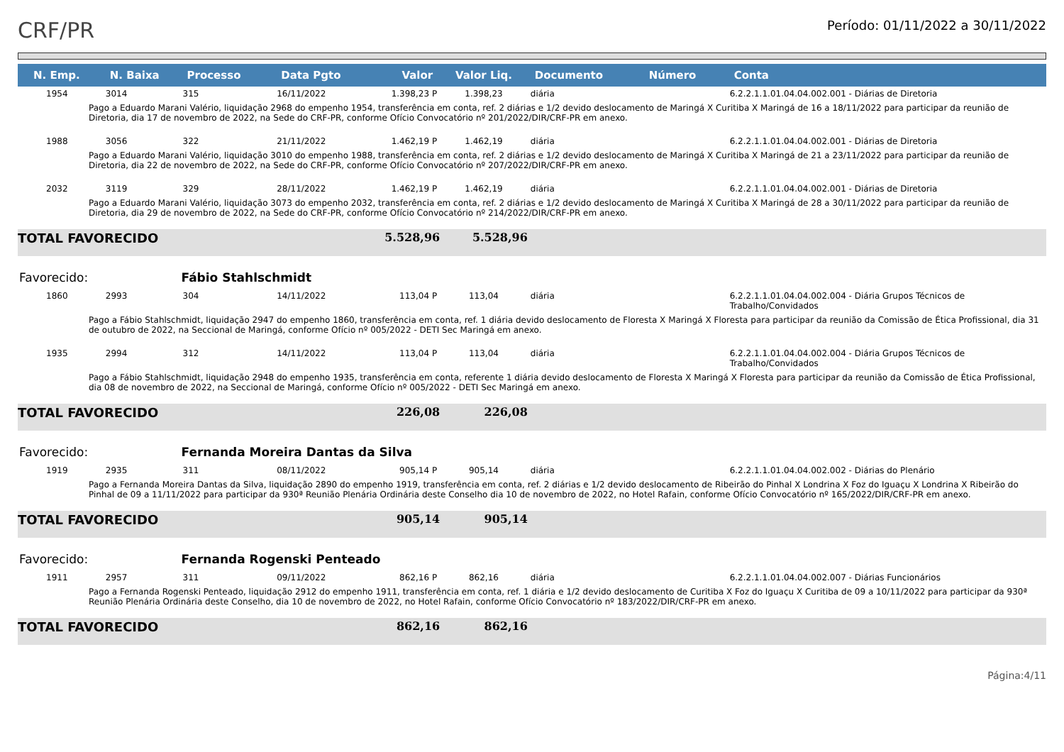CRF/PR
Período: 01/11/2022 a 30/11/2022
| N. Emp. | N. Baixa | Processo | Data Pgto | Valor | Valor Liq. | Documento | Número | Conta |
| --- | --- | --- | --- | --- | --- | --- | --- | --- |
| 1954 | 3014 | 315 | 16/11/2022 | 1.398,23 P | 1.398,23 | diária | | 6.2.2.1.1.01.04.04.002.001 - Diárias de Diretoria |
| Pago a Eduardo Marani Valério, liquidação 2968 do empenho 1954, transferência em conta, ref. 2 diárias e 1/2 devido deslocamento de Maringá X Curitiba X Maringá de 16 a 18/11/2022 para participar da reunião de Diretoria, dia 17 de novembro de 2022, na Sede do CRF-PR, conforme Ofício Convocatório nº 201/2022/DIR/CRF-PR em anexo. | | | | | | | | |
| 1988 | 3056 | 322 | 21/11/2022 | 1.462,19 P | 1.462,19 | diária | | 6.2.2.1.1.01.04.04.002.001 - Diárias de Diretoria |
| Pago a Eduardo Marani Valério, liquidação 3010 do empenho 1988, transferência em conta, ref. 2 diárias e 1/2 devido deslocamento de Maringá X Curitiba X Maringá de 21 a 23/11/2022 para participar da reunião de Diretoria, dia 22 de novembro de 2022, na Sede do CRF-PR, conforme Ofício Convocatório nº 207/2022/DIR/CRF-PR em anexo. | | | | | | | | |
| 2032 | 3119 | 329 | 28/11/2022 | 1.462,19 P | 1.462,19 | diária | | 6.2.2.1.1.01.04.04.002.001 - Diárias de Diretoria |
| Pago a Eduardo Marani Valério, liquidação 3073 do empenho 2032, transferência em conta, ref. 2 diárias e 1/2 devido deslocamento de Maringá X Curitiba X Maringá de 28 a 30/11/2022 para participar da reunião de Diretoria, dia 29 de novembro de 2022, na Sede do CRF-PR, conforme Ofício Convocatório nº 214/2022/DIR/CRF-PR em anexo. | | | | | | | | |
| TOTAL FAVORECIDO | | | | 5.528,96 | 5.528,96 | | | |
| Favorecido: | | Fábio Stahlschmidt | | | | | | |
| 1860 | 2993 | 304 | 14/11/2022 | 113,04 P | 113,04 | diária | | 6.2.2.1.1.01.04.04.002.004 - Diária Grupos Técnicos de Trabalho/Convidados |
| Pago a Fábio Stahlschmidt, liquidação 2947 do empenho 1860, transferência em conta, ref. 1 diária devido deslocamento de Floresta X Maringá X Floresta para participar da reunião da Comissão de Ética Profissional, dia 31 de outubro de 2022, na Seccional de Maringá, conforme Ofício nº 005/2022 - DETI Sec Maringá em anexo. | | | | | | | | |
| 1935 | 2994 | 312 | 14/11/2022 | 113,04 P | 113,04 | diária | | 6.2.2.1.1.01.04.04.002.004 - Diária Grupos Técnicos de Trabalho/Convidados |
| Pago a Fábio Stahlschmidt, liquidação 2948 do empenho 1935, transferência em conta, referente 1 diária devido deslocamento de Floresta X Maringá X Floresta para participar da reunião da Comissão de Ética Profissional, dia 08 de novembro de 2022, na Seccional de Maringá, conforme Ofício nº 005/2022 - DETI Sec Maringá em anexo. | | | | | | | | |
| TOTAL FAVORECIDO | | | | 226,08 | 226,08 | | | |
| Favorecido: | | Fernanda Moreira Dantas da Silva | | | | | | |
| 1919 | 2935 | 311 | 08/11/2022 | 905,14 P | 905,14 | diária | | 6.2.2.1.1.01.04.04.002.002 - Diárias do Plenário |
| Pago a Fernanda Moreira Dantas da Silva, liquidação 2890 do empenho 1919, transferência em conta, ref. 2 diárias e 1/2 devido deslocamento de Ribeirão do Pinhal X Londrina X Foz do Iguaçu X Londrina X Ribeirão do Pinhal de 09 a 11/11/2022 para participar da 930ª Reunião Plenária Ordinária deste Conselho dia 10 de novembro de 2022, no Hotel Rafain, conforme Ofício Convocatório nº 165/2022/DIR/CRF-PR em anexo. | | | | | | | | |
| TOTAL FAVORECIDO | | | | 905,14 | 905,14 | | | |
| Favorecido: | | Fernanda Rogenski Penteado | | | | | | |
| 1911 | 2957 | 311 | 09/11/2022 | 862,16 P | 862,16 | diária | | 6.2.2.1.1.01.04.04.002.007 - Diárias Funcionários |
| Pago a Fernanda Rogenski Penteado, liquidação 2912 do empenho 1911, transferência em conta, ref. 1 diária e 1/2 devido deslocamento de Curitiba X Foz do Iguaçu X Curitiba de 09 a 10/11/2022 para participar da 930ª Reunião Plenária Ordinária deste Conselho, dia 10 de novembro de 2022, no Hotel Rafain, conforme Ofício Convocatório nº 183/2022/DIR/CRF-PR em anexo. | | | | | | | | |
| TOTAL FAVORECIDO | | | | 862,16 | 862,16 | | | |
Página:4/11